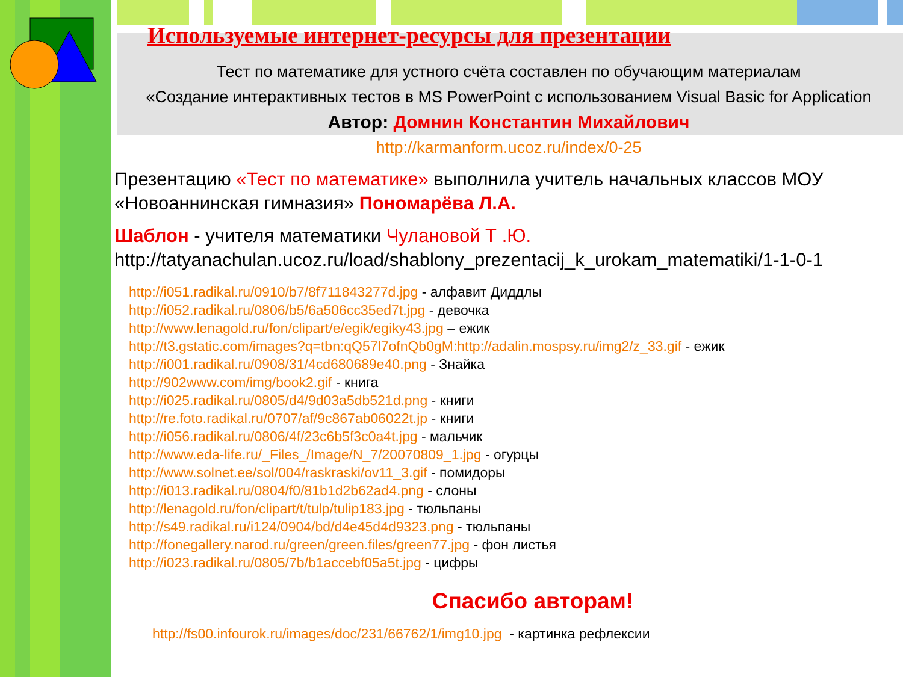Используемые интернет-ресурсы для презентации
Тест по математике для устного счёта составлен по обучающим материалам
«Создание интерактивных тестов в MS PowerPoint с использованием Visual Basic for Application
Автор: Домнин Константин Михайлович
http://karmanform.ucoz.ru/index/0-25
Презентацию «Тест по математике» выполнила учитель начальных классов МОУ «Новоаннинская гимназия» Пономарёва Л.А.
Шаблон - учителя математики Чулановой Т .Ю.
http://tatyanachulan.ucoz.ru/load/shablony_prezentacij_k_urokam_matematiki/1-1-0-1
http://i051.radikal.ru/0910/b7/8f711843277d.jpg - алфавит Диддлы
http://i052.radikal.ru/0806/b5/6a506cc35ed7t.jpg - девочка
http://www.lenagold.ru/fon/clipart/e/egik/egiky43.jpg – ежик
http://t3.gstatic.com/images?q=tbn:qQ57l7ofnQb0gM:http://adalin.mospsy.ru/img2/z_33.gif - ежик
http://i001.radikal.ru/0908/31/4cd680689e40.png - Знайка
http://902www.com/img/book2.gif - книга
http://i025.radikal.ru/0805/d4/9d03a5db521d.png - книги
http://re.foto.radikal.ru/0707/af/9c867ab06022t.jp - книги
http://i056.radikal.ru/0806/4f/23c6b5f3c0a4t.jpg - мальчик
http://www.eda-life.ru/_Files_/Image/N_7/20070809_1.jpg - огурцы
http://www.solnet.ee/sol/004/raskraski/ov11_3.gif - помидоры
http://i013.radikal.ru/0804/f0/81b1d2b62ad4.png - слоны
http://lenagold.ru/fon/clipart/t/tulp/tulip183.jpg - тюльпаны
http://s49.radikal.ru/i124/0904/bd/d4e45d4d9323.png - тюльпаны
http://fonegallery.narod.ru/green/green.files/green77.jpg - фон листья
http://i023.radikal.ru/0805/7b/b1accebf05a5t.jpg - цифры
Спасибо авторам!
http://fs00.infourok.ru/images/doc/231/66762/1/img10.jpg - картинка рефлексии